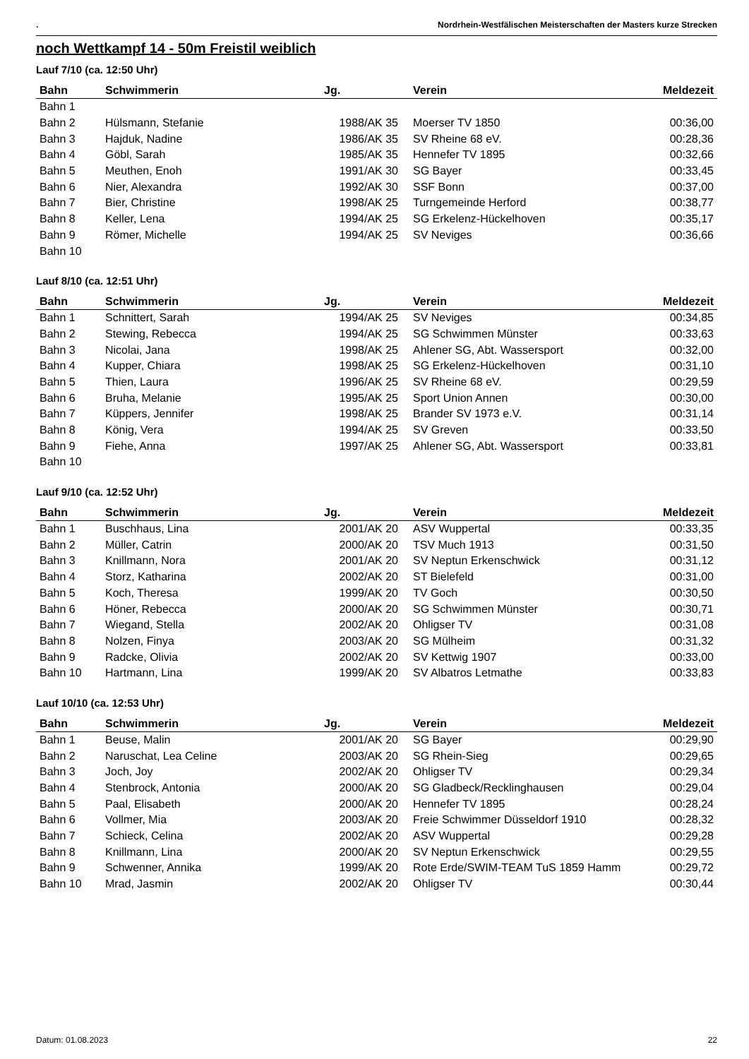. Nordrhein-Westfälischen Meisterschaften der Masters kurze Strecken
noch Wettkampf 14 - 50m Freistil weiblich
Lauf 7/10 (ca. 12:50 Uhr)
| Bahn | Schwimmerin | Jg. | Verein | Meldezeit |
| --- | --- | --- | --- | --- |
| Bahn 1 | | | | |
| Bahn 2 | Hülsmann, Stefanie | 1988/AK 35 | Moerser TV 1850 | 00:36,00 |
| Bahn 3 | Hajduk, Nadine | 1986/AK 35 | SV Rheine 68 eV. | 00:28,36 |
| Bahn 4 | Göbl, Sarah | 1985/AK 35 | Hennefer TV 1895 | 00:32,66 |
| Bahn 5 | Meuthen, Enoh | 1991/AK 30 | SG Bayer | 00:33,45 |
| Bahn 6 | Nier, Alexandra | 1992/AK 30 | SSF Bonn | 00:37,00 |
| Bahn 7 | Bier, Christine | 1998/AK 25 | Turngemeinde Herford | 00:38,77 |
| Bahn 8 | Keller, Lena | 1994/AK 25 | SG Erkelenz-Hückelhoven | 00:35,17 |
| Bahn 9 | Römer, Michelle | 1994/AK 25 | SV Neviges | 00:36,66 |
| Bahn 10 | | | | |
Lauf 8/10 (ca. 12:51 Uhr)
| Bahn | Schwimmerin | Jg. | Verein | Meldezeit |
| --- | --- | --- | --- | --- |
| Bahn 1 | Schnittert, Sarah | 1994/AK 25 | SV Neviges | 00:34,85 |
| Bahn 2 | Stewing, Rebecca | 1994/AK 25 | SG Schwimmen Münster | 00:33,63 |
| Bahn 3 | Nicolai, Jana | 1998/AK 25 | Ahlener SG, Abt. Wassersport | 00:32,00 |
| Bahn 4 | Kupper, Chiara | 1998/AK 25 | SG Erkelenz-Hückelhoven | 00:31,10 |
| Bahn 5 | Thien, Laura | 1996/AK 25 | SV Rheine 68 eV. | 00:29,59 |
| Bahn 6 | Bruha, Melanie | 1995/AK 25 | Sport Union Annen | 00:30,00 |
| Bahn 7 | Küppers, Jennifer | 1998/AK 25 | Brander SV 1973 e.V. | 00:31,14 |
| Bahn 8 | König, Vera | 1994/AK 25 | SV Greven | 00:33,50 |
| Bahn 9 | Fiehe, Anna | 1997/AK 25 | Ahlener SG, Abt. Wassersport | 00:33,81 |
| Bahn 10 | | | | |
Lauf 9/10 (ca. 12:52 Uhr)
| Bahn | Schwimmerin | Jg. | Verein | Meldezeit |
| --- | --- | --- | --- | --- |
| Bahn 1 | Buschhaus, Lina | 2001/AK 20 | ASV Wuppertal | 00:33,35 |
| Bahn 2 | Müller, Catrin | 2000/AK 20 | TSV Much 1913 | 00:31,50 |
| Bahn 3 | Knillmann, Nora | 2001/AK 20 | SV Neptun Erkenschwick | 00:31,12 |
| Bahn 4 | Storz, Katharina | 2002/AK 20 | ST Bielefeld | 00:31,00 |
| Bahn 5 | Koch, Theresa | 1999/AK 20 | TV Goch | 00:30,50 |
| Bahn 6 | Höner, Rebecca | 2000/AK 20 | SG Schwimmen Münster | 00:30,71 |
| Bahn 7 | Wiegand, Stella | 2002/AK 20 | Ohligser TV | 00:31,08 |
| Bahn 8 | Nolzen, Finya | 2003/AK 20 | SG Mülheim | 00:31,32 |
| Bahn 9 | Radcke, Olivia | 2002/AK 20 | SV Kettwig 1907 | 00:33,00 |
| Bahn 10 | Hartmann, Lina | 1999/AK 20 | SV Albatros Letmathe | 00:33,83 |
Lauf 10/10 (ca. 12:53 Uhr)
| Bahn | Schwimmerin | Jg. | Verein | Meldezeit |
| --- | --- | --- | --- | --- |
| Bahn 1 | Beuse, Malin | 2001/AK 20 | SG Bayer | 00:29,90 |
| Bahn 2 | Naruschat, Lea Celine | 2003/AK 20 | SG Rhein-Sieg | 00:29,65 |
| Bahn 3 | Joch, Joy | 2002/AK 20 | Ohligser TV | 00:29,34 |
| Bahn 4 | Stenbrock, Antonia | 2000/AK 20 | SG Gladbeck/Recklinghausen | 00:29,04 |
| Bahn 5 | Paal, Elisabeth | 2000/AK 20 | Hennefer TV 1895 | 00:28,24 |
| Bahn 6 | Vollmer, Mia | 2003/AK 20 | Freie Schwimmer Düsseldorf 1910 | 00:28,32 |
| Bahn 7 | Schieck, Celina | 2002/AK 20 | ASV Wuppertal | 00:29,28 |
| Bahn 8 | Knillmann, Lina | 2000/AK 20 | SV Neptun Erkenschwick | 00:29,55 |
| Bahn 9 | Schwenner, Annika | 1999/AK 20 | Rote Erde/SWIM-TEAM TuS 1859 Hamm | 00:29,72 |
| Bahn 10 | Mrad, Jasmin | 2002/AK 20 | Ohligser TV | 00:30,44 |
Datum: 01.08.2023 22